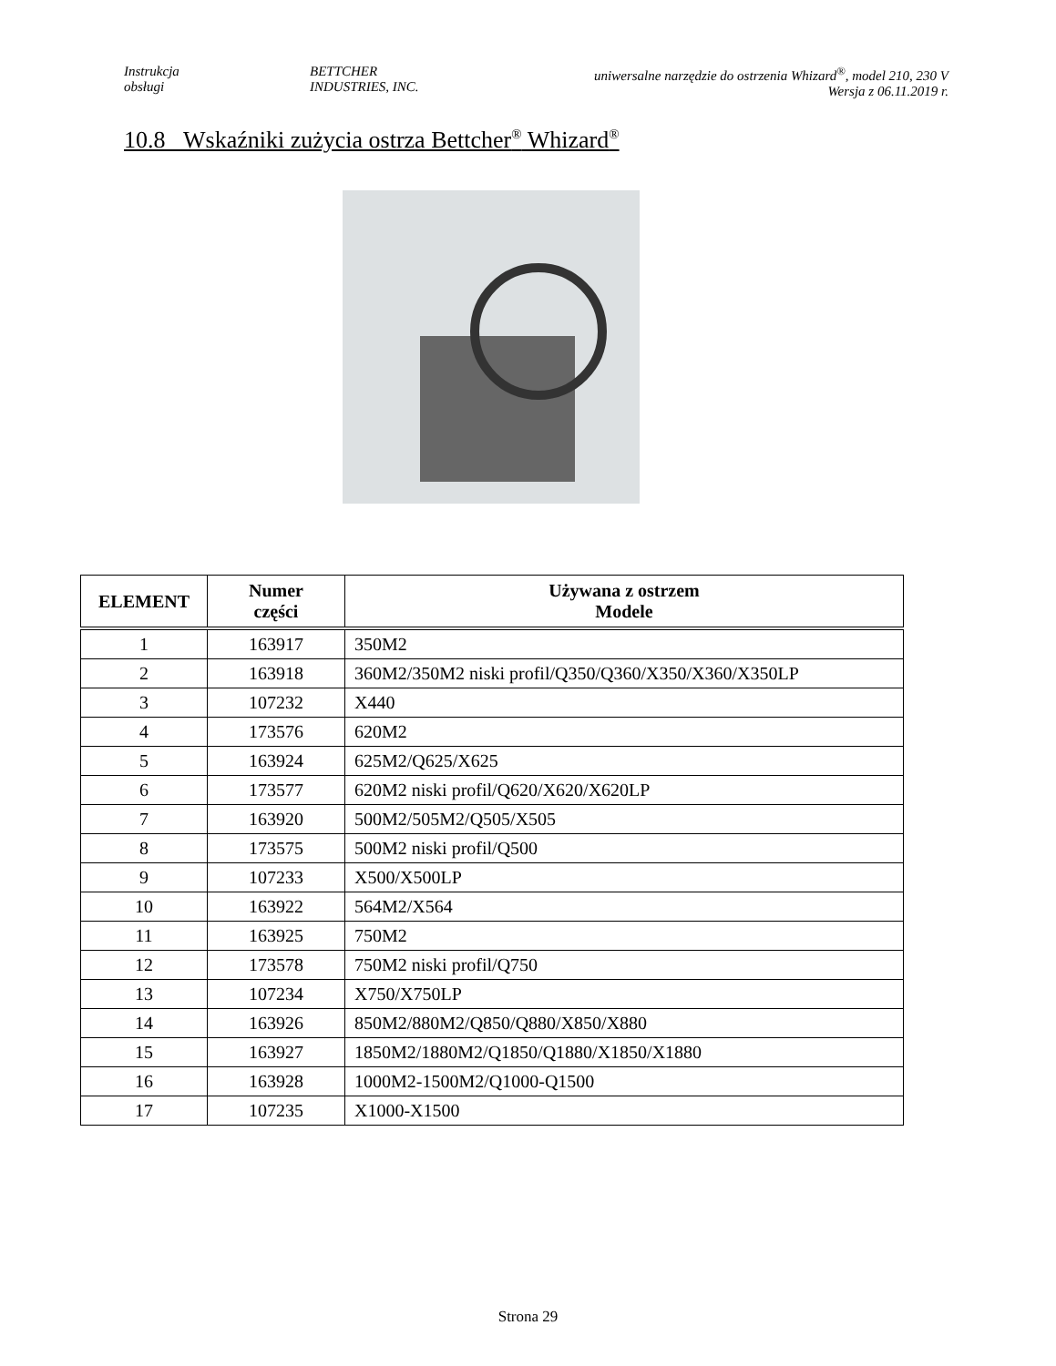Instrukcja
obsługi
BETTCHER
INDUSTRIES, INC.
uniwersalne narzędzie do ostrzenia Whizard<sup>®</sup>, model 210, 230 V
Wersja z 06.11.2019 r.
10.8 Wskaźniki zużycia ostrza Bettcher<sup>®</sup> Whizard<sup>®</sup>
| ELEMENT | Numer części | Używana z ostrzem Modele |
| --- | --- | --- |
| 1 | 163917 | 350M2 |
| 2 | 163918 | 360M2/350M2 niski profil/Q350/Q360/X350/X360/X350LP |
| 3 | 107232 | X440 |
| 4 | 173576 | 620M2 |
| 5 | 163924 | 625M2/Q625/X625 |
| 6 | 173577 | 620M2 niski profil/Q620/X620/X620LP |
| 7 | 163920 | 500M2/505M2/Q505/X505 |
| 8 | 173575 | 500M2 niski profil/Q500 |
| 9 | 107233 | X500/X500LP |
| 10 | 163922 | 564M2/X564 |
| 11 | 163925 | 750M2 |
| 12 | 173578 | 750M2 niski profil/Q750 |
| 13 | 107234 | X750/X750LP |
| 14 | 163926 | 850M2/880M2/Q850/Q880/X850/X880 |
| 15 | 163927 | 1850M2/1880M2/Q1850/Q1880/X1850/X1880 |
| 16 | 163928 | 1000M2-1500M2/Q1000-Q1500 |
| 17 | 107235 | X1000-X1500 |
Strona 29